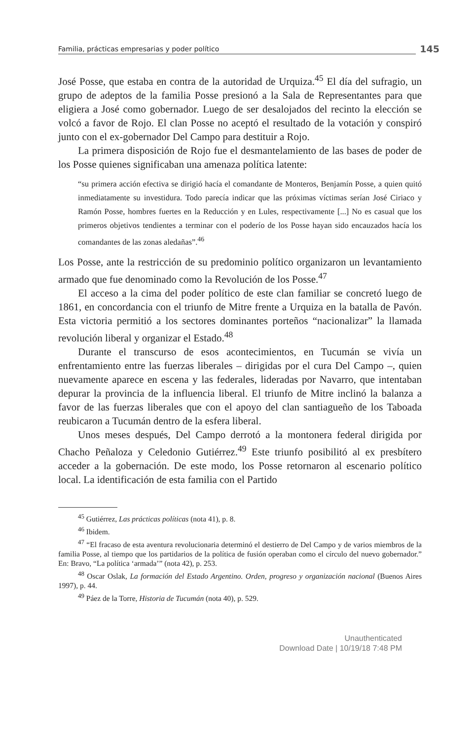Familia, prácticas empresarias y poder político
145
José Posse, que estaba en contra de la autoridad de Urquiza.<sup>45</sup> El día del sufragio, un grupo de adeptos de la familia Posse presionó a la Sala de Representantes para que eligiera a José como gobernador. Luego de ser desalojados del recinto la elección se volcó a favor de Rojo. El clan Posse no aceptó el resultado de la votación y conspiró junto con el ex-gobernador Del Campo para destituir a Rojo.
La primera disposición de Rojo fue el desmantelamiento de las bases de poder de los Posse quienes significaban una amenaza política latente:
“su primera acción efectiva se dirigió hacía el comandante de Monteros, Benjamín Posse, a quien quitó inmediatamente su investidura. Todo parecía indicar que las próximas víctimas serían José Ciriaco y Ramón Posse, hombres fuertes en la Reducción y en Lules, respectivamente [...] No es casual que los primeros objetivos tendientes a terminar con el poderío de los Posse hayan sido encauzados hacía los comandantes de las zonas aledañas”.<sup>46</sup>
Los Posse, ante la restricción de su predominio político organizaron un levantamiento armado que fue denominado como la Revolución de los Posse.<sup>47</sup>
El acceso a la cima del poder político de este clan familiar se concretó luego de 1861, en concordancia con el triunfo de Mitre frente a Urquiza en la batalla de Pavón. Esta victoria permitió a los sectores dominantes porteños “nacionalizar” la llamada revolución liberal y organizar el Estado.<sup>48</sup>
Durante el transcurso de esos acontecimientos, en Tucumán se vivía un enfrentamiento entre las fuerzas liberales – dirigidas por el cura Del Campo –, quien nuevamente aparece en escena y las federales, lideradas por Navarro, que intentaban depurar la provincia de la influencia liberal. El triunfo de Mitre inclinó la balanza a favor de las fuerzas liberales que con el apoyo del clan santiagueño de los Taboada reubicaron a Tucumán dentro de la esfera liberal.
Unos meses después, Del Campo derrotó a la montonera federal dirigida por Chacho Peñaloza y Celedonio Gutiérrez.<sup>49</sup> Este triunfo posibilitó al ex presbítero acceder a la gobernación. De este modo, los Posse retornaron al escenario político local. La identificación de esta familia con el Partido
<sup>45</sup> Gutiérrez, Las prácticas políticas (nota 41), p. 8.
<sup>46</sup> Ibidem.
<sup>47</sup> “El fracaso de esta aventura revolucionaria determinó el destierro de Del Campo y de varios miembros de la familia Posse, al tiempo que los partidarios de la política de fusión operaban como el círculo del nuevo gobernador.” En: Bravo, “La política ‘armada’” (nota 42), p. 253.
<sup>48</sup> Oscar Oslak, La formación del Estado Argentino. Orden, progreso y organización nacional (Buenos Aires 1997), p. 44.
<sup>49</sup> Páez de la Torre, Historia de Tucumán (nota 40), p. 529.
Unauthenticated
Download Date | 10/19/18 7:48 PM